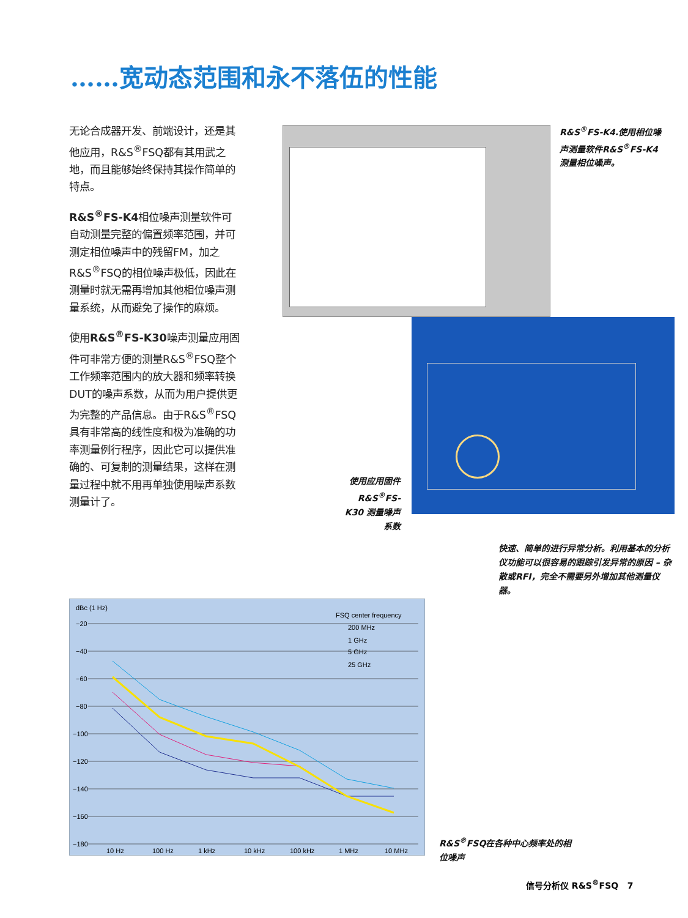……宽动态范围和永不落伍的性能
无论合成器开发、前端设计，还是其他应用，R&S<sup>®</sup>FSQ都有其用武之地，而且能够始终保持其操作简单的特点。
R&S<sup>®</sup>FS-K4相位噪声测量软件可自动测量完整的偏置频率范围，并可测定相位噪声中的残留FM，加之R&S<sup>®</sup>FSQ的相位噪声极低，因此在测量时就无需再增加其他相位噪声测量系统，从而避免了操作的麻烦。
使用R&S<sup>®</sup>FS-K30噪声测量应用固件可非常方便的测量R&S<sup>®</sup>FSQ整个工作频率范围内的放大器和频率转换DUT的噪声系数，从而为用户提供更为完整的产品信息。由于R&S<sup>®</sup>FSQ具有非常高的线性度和极为准确的功率测量例行程序，因此它可以提供准确的、可复制的测量结果，这样在测量过程中就不用再单独使用噪声系数测量计了。
R&S<sup>®</sup>FS-K4.使用相位噪声测量软件R&S<sup>®</sup>FS-K4测量相位噪声。
使用应用固件 R&S<sup>®</sup>FS-K30 测量噪声系数
快速、简单的进行异常分析。利用基本的分析仪功能可以很容易的跟踪引发异常的原因 – 杂散或RFI，完全不需要另外增加其他测量仪器。
dBc (1 Hz)
−20
−40
−60
−80
−100
−120
−140
−160
−180
10 Hz
100 Hz
1 kHz
10 kHz
100 kHz
1 MHz
10 MHz
FSQ center frequency
200 MHz
1 GHz
5 GHz
25 GHz
R&S<sup>®</sup>FSQ在各种中心频率处的相位噪声
信号分析仪 R&S<sup>®</sup>FSQ 7